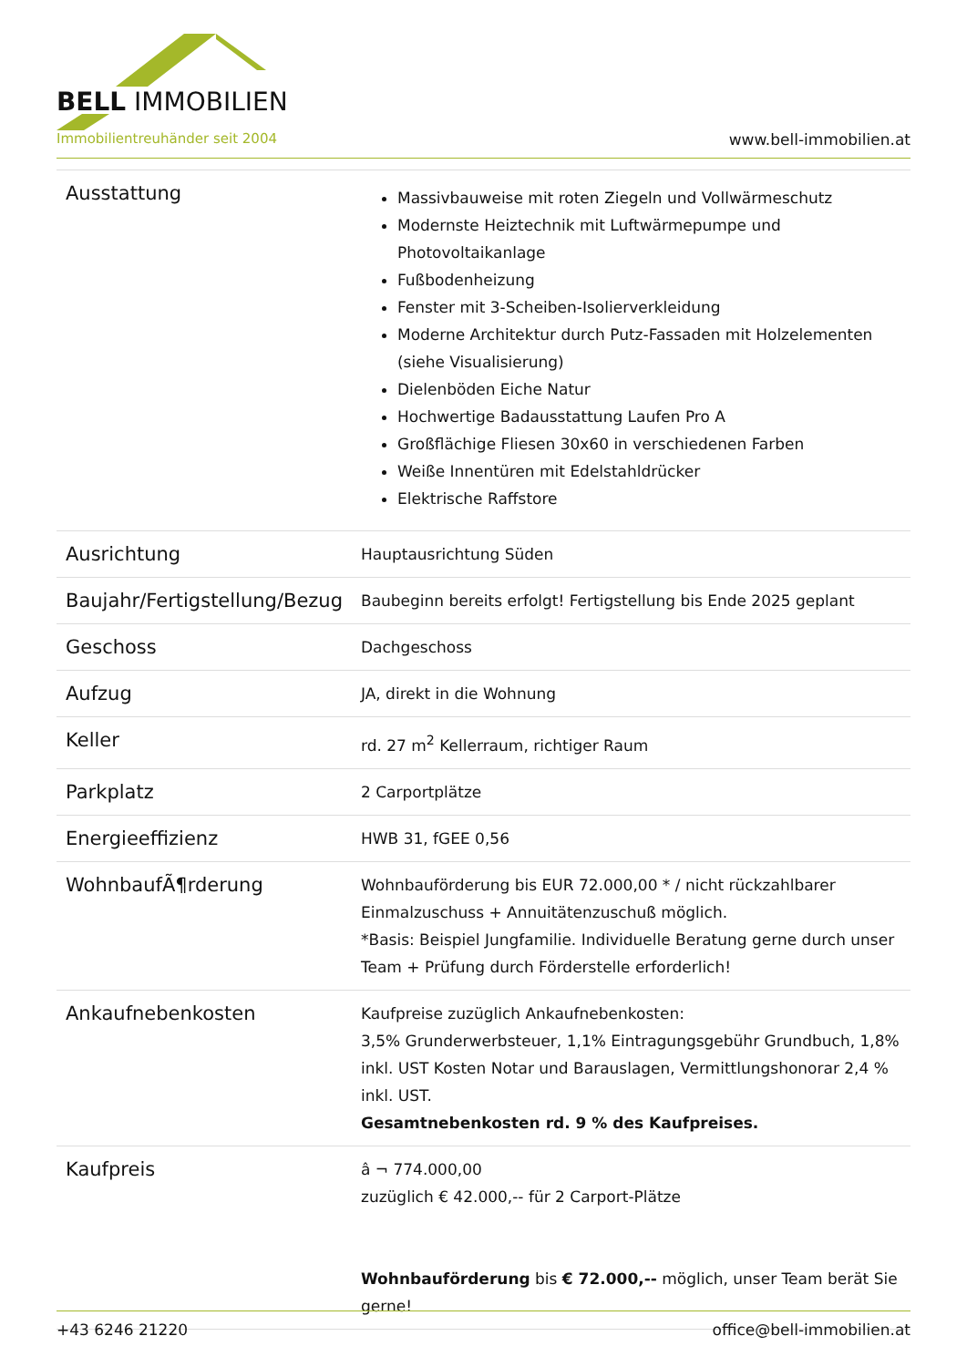BELL IMMOBILIEN
Immobilientreuhänder seit 2004 www.bell-immobilien.at
| Ausstattung | Massivbauweise mit roten Ziegeln und Vollwärmeschutz Modernste Heiztechnik mit Luftwärmepumpe und Photovoltaikanlage Fußbodenheizung Fenster mit 3-Scheiben-Isolierverkleidung Moderne Architektur durch Putz-Fassaden mit Holzelementen (siehe Visualisierung) Dielenböden Eiche Natur Hochwertige Badausstattung Laufen Pro A Großflächige Fliesen 30x60 in verschiedenen Farben Weiße Innentüren mit Edelstahldrücker Elektrische Raffstore |
| Ausrichtung | Hauptausrichtung Süden |
| Baujahr/Fertigstellung/Bezug | Baubeginn bereits erfolgt! Fertigstellung bis Ende 2025 geplant |
| Geschoss | Dachgeschoss |
| Aufzug | JA, direkt in die Wohnung |
| Keller | rd. 27 m<sup>2</sup> Kellerraum, richtiger Raum |
| Parkplatz | 2 Carportplätze |
| Energieeffizienz | HWB 31, fGEE 0,56 |
| WohnbaufÃ¶rderung | Wohnbauförderung bis EUR 72.000,00 * / nicht rückzahlbarer Einmalzuschuss + Annuitätenzuschuß möglich. *Basis: Beispiel Jungfamilie. Individuelle Beratung gerne durch unser Team + Prüfung durch Förderstelle erforderlich! |
| Ankaufnebenkosten | Kaufpreise zuzüglich Ankaufnebenkosten: 3,5% Grunderwerbsteuer, 1,1% Eintragungsgebühr Grundbuch, 1,8% inkl. UST Kosten Notar und Barauslagen, Vermittlungshonorar 2,4 % inkl. UST. Gesamtnebenkosten rd. 9 % des Kaufpreises. |
| Kaufpreis | â ¬ 774.000,00 zuzüglich € 42.000,-- für 2 Carport-Plätze Wohnbauförderung bis € 72.000,-- möglich, unser Team berät Sie gerne! |
+43 6246 21220 office@bell-immobilien.at